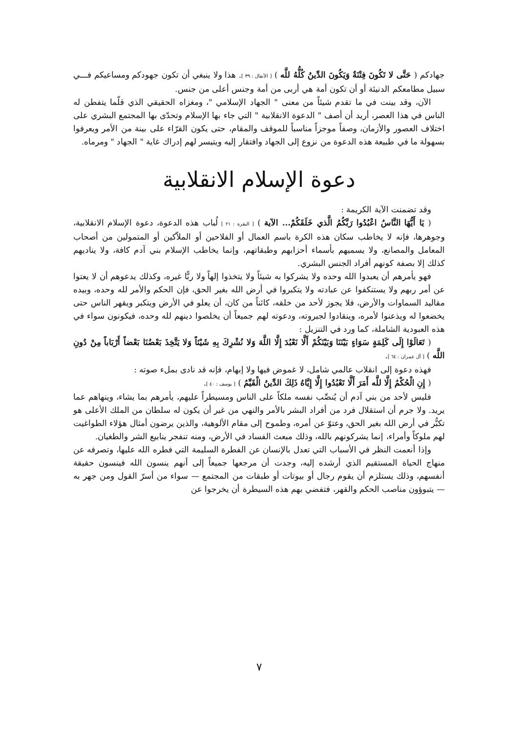جهادكم ( حَتَّى لا تَكُونَ فِتْنَةٌ وَيَكُونَ الدِّينُ كُلُّهُ للَّه ) [ الأنفال : ٣٩ ]. هذا ولا ينبغي أن تكون جهودكم ومساعيكم فـــي سبيل مطامعكم الدنيئة أو أن تكون أمة هي أربى من أمة وجنس أعلى من جنس.
الآن، وقد بينت في ما تقدم شيئاً من معنى " الجهاد الإسلامي "، ومغزاه الحقيقي الذي قلّما يتفطن له الناس في هذا العصر، أريد أن أصف " الدعوة الانقلابية " التي جاء بها الإسلام وتحدّى بها المجتمع البشري على اختلاف العصور والأزمان، وصفاً موجزاً مناسباً للموقف والمقام، حتى يكون القرّاء على بينة من الأمر ويعرفوا بسهولة ما في طبيعة هذه الدعوة من نزوع إلى الجهاد وافتقار إليه ويتيسر لهم إدراك غاية " الجهاد " ومرماه.
دعوة الإسلام الانقلابية
وقد تضمنت الآية الكريمة :
( يَا أَيُّهَا النَّاسُ اعْبُدُوا رَبَّكُمُ الَّذي خَلَقَكُمْ... الآية ) [ البقرة : ٢١ ] لُباب هذه الدعوة، دعوة الإسلام الانقلابية، وجوهرها، فإنه لا يخاطب سكان هذه الكرة باسم العمال أو الفلاحين أو الملاّكين أو المتمولين من أصحاب المعامل والمصانع، ولا يسميهم بأسماء أحزابهم وطبقاتهم، وإنما يخاطب الإسلام بني آدم كافة، ولا يناديهم كذلك إلا بصفة كونهم أفراد الجنس البشري.
فهو يأمرهم أن يعبدوا الله وحده ولا يشركوا به شيئاً ولا يتخذوا إلهاً ولا ربًّا غيره، وكذلك يدعوهم أن لا يعتوا عن أمر ربهم ولا يستنكفوا عن عبادته ولا يتكبروا في أرض الله بغير الحق، فإن الحكم والأمر لله وحده، وبيده مقاليد السماوات والأرض، فلا يجوز لأحد من خلقه، كائناً من كان، أن يعلو في الأرض ويتكبر ويقهر الناس حتى يخضعوا له ويذعنوا لأمره، وينقادوا لجبروته، ودعوته لهم جميعاً أن يخلصوا دينهم لله وحده، فيكونون سواء في هذه العبودية الشاملة، كما ورد في التنزيل :
( تَعَالَوْا إِلَى كَلِمَةٍ سَوَاءٍ بَيْنَنَا وَبَيْنَكُمْ أَلَّا نَعْبُدَ إِلَّا اللَّهَ وَلا نُشْرِكَ بِهِ شَيْئاً وَلا يَتَّخِذَ بَعْضُنَا بَعْضاً أَرْبَاباً مِنْ دُونِ اللَّه ) [ آل عمران : ٦٤ ].
فهذه دعوة إلى انقلاب عالمي شامل، لا غموض فيها ولا إبهام، فإنه قد نادى بملء صوته :
( إِنِ الْحُكْمُ إِلَّا للَّه أَمَرَ أَلَّا تَعْبُدُوا إِلَّا إِيَّاهُ ذَلِكَ الدِّينُ الْقَيِّمُ ) [ يوسف : ٤٠ ].
فليس لأحد من بني آدم أن يُنصِّب نفسه ملكاً على الناس ومسيطراً عليهم، يأمرهم بما يشاء، وينهاهم عما يريد. ولا جرم أن استقلال فرد من أفراد البشر بالأمر والنهي من غير أن يكون له سلطان من الملك الأعلى هو تكبُّر في أرض الله بغير الحق، وعتوّ عن أمره، وطموح إلى مقام الألوهية، والذين يرضون أمثال هؤلاء الطواغيت لهم ملوكاً وأمراء، إنما يشركونهم بالله، وذلك مبعث الفساد في الأرض، ومنه تنفجر ينابيع الشر والطغيان.
وإذا أنعمت النظر في الأسباب التي تعدل بالإنسان عن الفطرة السليمة التي فطره الله عليها، وتصرفه عن منهاج الحياة المستقيم الذي أرشده إليه، وجدت أن مرجعها جميعاً إلى أنهم ينسون الله فينسون حقيقة أنفسهم، وذلك يستلزم أن يقوم رجال أو بيوتات أو طبقات من المجتمع — سواء من أسرّ القول ومن جهر به — يتبوؤون مناصب الحكم والقهر، فتفضي بهم هذه السيطرة أن يخرجوا عن
٧